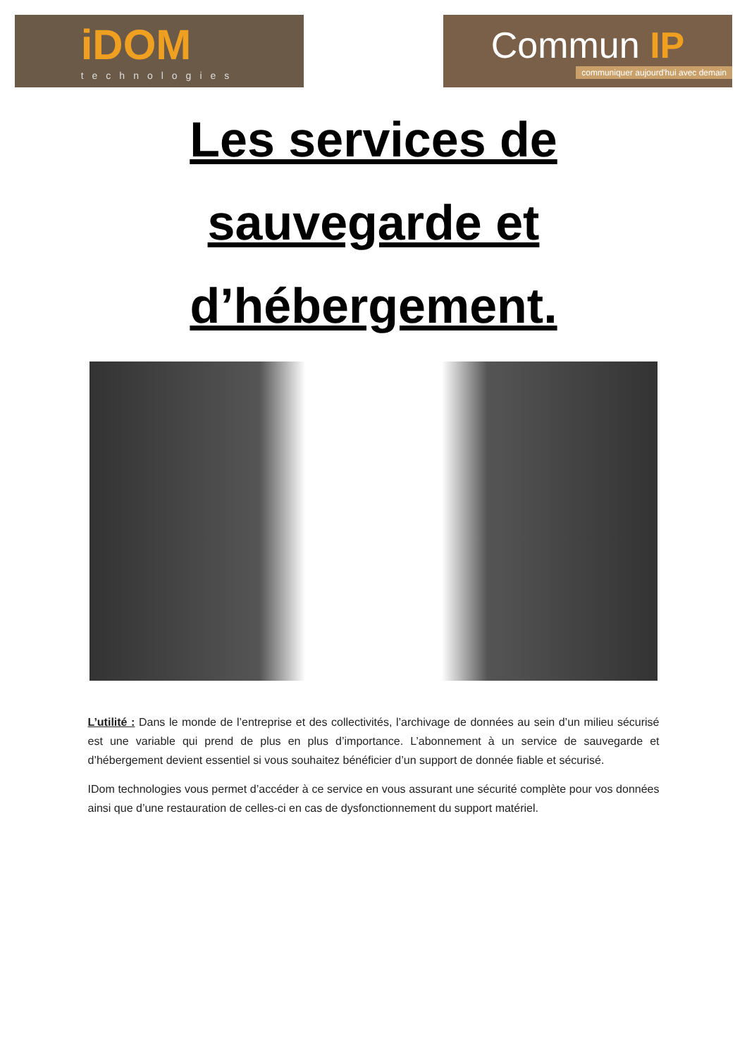iDOM
technologies
Commun IP
communiquer aujourd'hui avec demain
Les services de
sauvegarde et
d’hébergement.
L’utilité : Dans le monde de l’entreprise et des collectivités, l’archivage de données au sein d’un milieu sécurisé est une variable qui prend de plus en plus d’importance. L’abonnement à un service de sauvegarde et d’hébergement devient essentiel si vous souhaitez bénéficier d’un support de donnée fiable et sécurisé.
IDom technologies vous permet d’accéder à ce service en vous assurant une sécurité complète pour vos données ainsi que d’une restauration de celles-ci en cas de dysfonctionnement du support matériel.